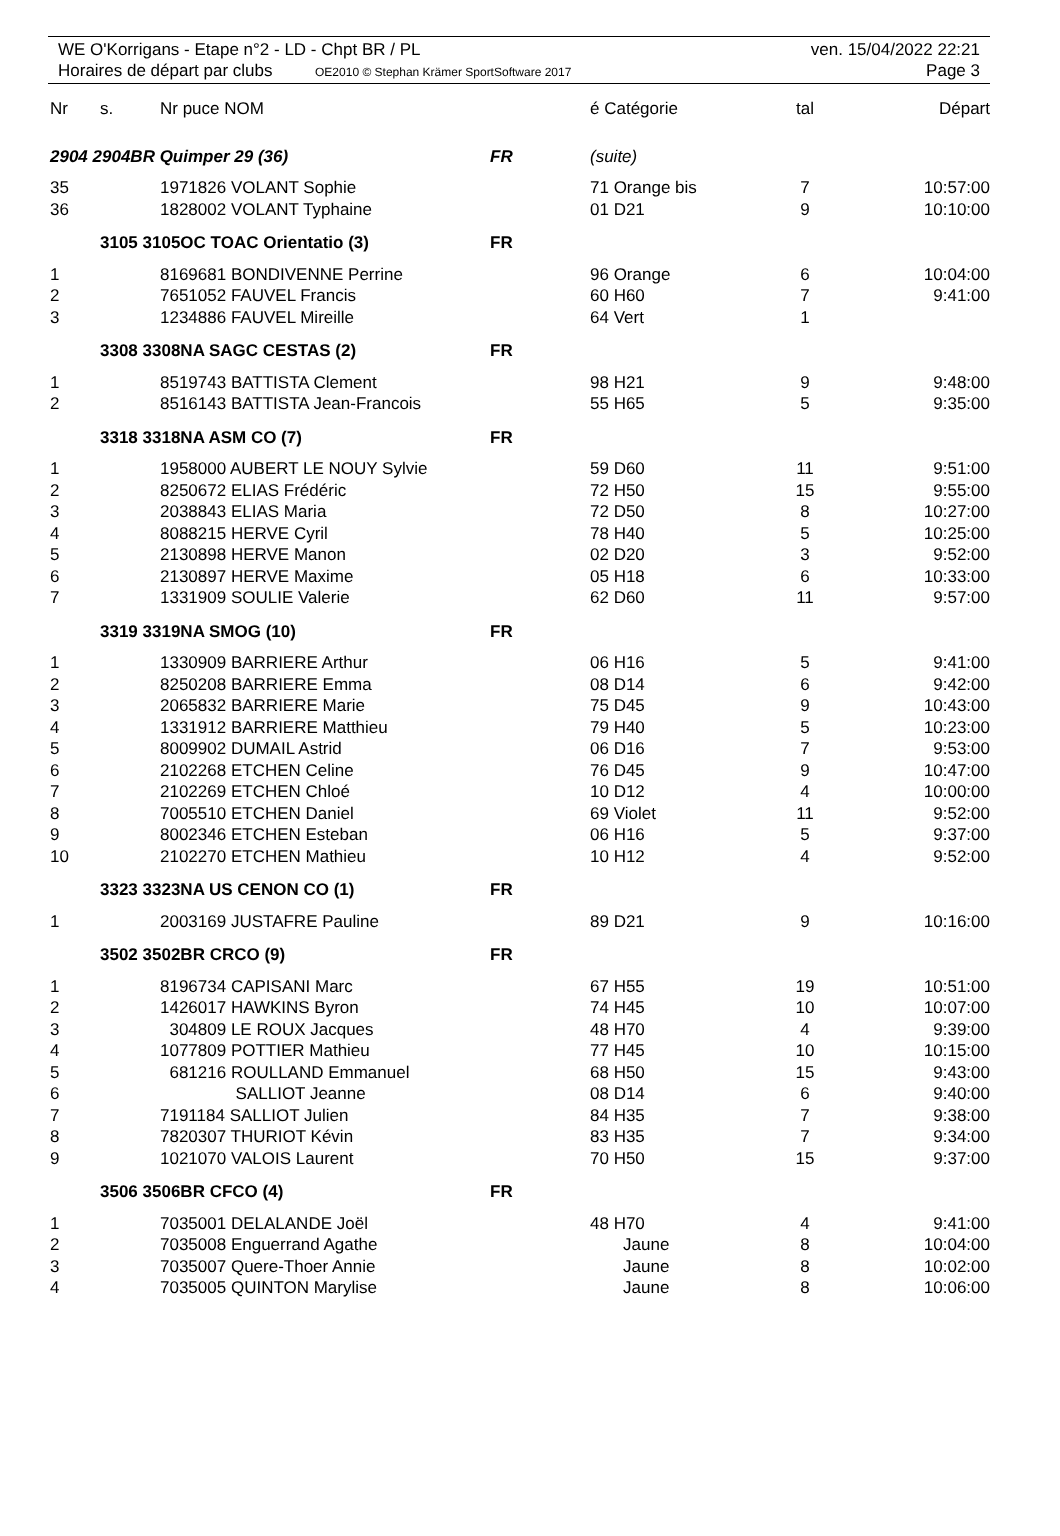WE O'Korrigans - Etape n°2 - LD - Chpt BR / PL ven. 15/04/2022 22:21
Horaires de départ par clubs OE2010 © Stephan Krämer SportSoftware 2017 Page 3
| Nr | s. | Nr puce NOM | | é Catégorie | tal | Départ |
| --- | --- | --- | --- | --- | --- | --- |
| 2904 2904BR Quimper 29 (36) | | | FR | (suite) | | |
| 35 | | 1971826 VOLANT Sophie | | 71 Orange bis | 7 | 10:57:00 |
| 36 | | 1828002 VOLANT Typhaine | | 01 D21 | 9 | 10:10:00 |
| | 3105 3105OC TOAC Orientatio (3) | | FR | | | |
| 1 | | 8169681 BONDIVENNE Perrine | | 96 Orange | 6 | 10:04:00 |
| 2 | | 7651052 FAUVEL Francis | | 60 H60 | 7 | 9:41:00 |
| 3 | | 1234886 FAUVEL Mireille | | 64 Vert | 1 | |
| | 3308 3308NA SAGC CESTAS (2) | | FR | | | |
| 1 | | 8519743 BATTISTA Clement | | 98 H21 | 9 | 9:48:00 |
| 2 | | 8516143 BATTISTA Jean-Francois | | 55 H65 | 5 | 9:35:00 |
| | 3318 3318NA ASM CO (7) | | FR | | | |
| 1 | | 1958000 AUBERT LE NOUY Sylvie | | 59 D60 | 11 | 9:51:00 |
| 2 | | 8250672 ELIAS Frédéric | | 72 H50 | 15 | 9:55:00 |
| 3 | | 2038843 ELIAS Maria | | 72 D50 | 8 | 10:27:00 |
| 4 | | 8088215 HERVE Cyril | | 78 H40 | 5 | 10:25:00 |
| 5 | | 2130898 HERVE Manon | | 02 D20 | 3 | 9:52:00 |
| 6 | | 2130897 HERVE Maxime | | 05 H18 | 6 | 10:33:00 |
| 7 | | 1331909 SOULIE Valerie | | 62 D60 | 11 | 9:57:00 |
| | 3319 3319NA SMOG (10) | | FR | | | |
| 1 | | 1330909 BARRIERE Arthur | | 06 H16 | 5 | 9:41:00 |
| 2 | | 8250208 BARRIERE Emma | | 08 D14 | 6 | 9:42:00 |
| 3 | | 2065832 BARRIERE Marie | | 75 D45 | 9 | 10:43:00 |
| 4 | | 1331912 BARRIERE Matthieu | | 79 H40 | 5 | 10:23:00 |
| 5 | | 8009902 DUMAIL Astrid | | 06 D16 | 7 | 9:53:00 |
| 6 | | 2102268 ETCHEN Celine | | 76 D45 | 9 | 10:47:00 |
| 7 | | 2102269 ETCHEN Chloé | | 10 D12 | 4 | 10:00:00 |
| 8 | | 7005510 ETCHEN Daniel | | 69 Violet | 11 | 9:52:00 |
| 9 | | 8002346 ETCHEN Esteban | | 06 H16 | 5 | 9:37:00 |
| 10 | | 2102270 ETCHEN Mathieu | | 10 H12 | 4 | 9:52:00 |
| | 3323 3323NA US CENON CO (1) | | FR | | | |
| 1 | | 2003169 JUSTAFRE Pauline | | 89 D21 | 9 | 10:16:00 |
| | 3502 3502BR CRCO (9) | | FR | | | |
| 1 | | 8196734 CAPISANI Marc | | 67 H55 | 19 | 10:51:00 |
| 2 | | 1426017 HAWKINS Byron | | 74 H45 | 10 | 10:07:00 |
| 3 | | 304809 LE ROUX Jacques | | 48 H70 | 4 | 9:39:00 |
| 4 | | 1077809 POTTIER Mathieu | | 77 H45 | 10 | 10:15:00 |
| 5 | | 681216 ROULLAND Emmanuel | | 68 H50 | 15 | 9:43:00 |
| 6 | | SALLIOT Jeanne | | 08 D14 | 6 | 9:40:00 |
| 7 | | 7191184 SALLIOT Julien | | 84 H35 | 7 | 9:38:00 |
| 8 | | 7820307 THURIOT Kévin | | 83 H35 | 7 | 9:34:00 |
| 9 | | 1021070 VALOIS Laurent | | 70 H50 | 15 | 9:37:00 |
| | 3506 3506BR CFCO (4) | | FR | | | |
| 1 | | 7035001 DELALANDE Joël | | 48 H70 | 4 | 9:41:00 |
| 2 | | 7035008 Enguerrand Agathe | | Jaune | 8 | 10:04:00 |
| 3 | | 7035007 Quere-Thoer Annie | | Jaune | 8 | 10:02:00 |
| 4 | | 7035005 QUINTON Marylise | | Jaune | 8 | 10:06:00 |